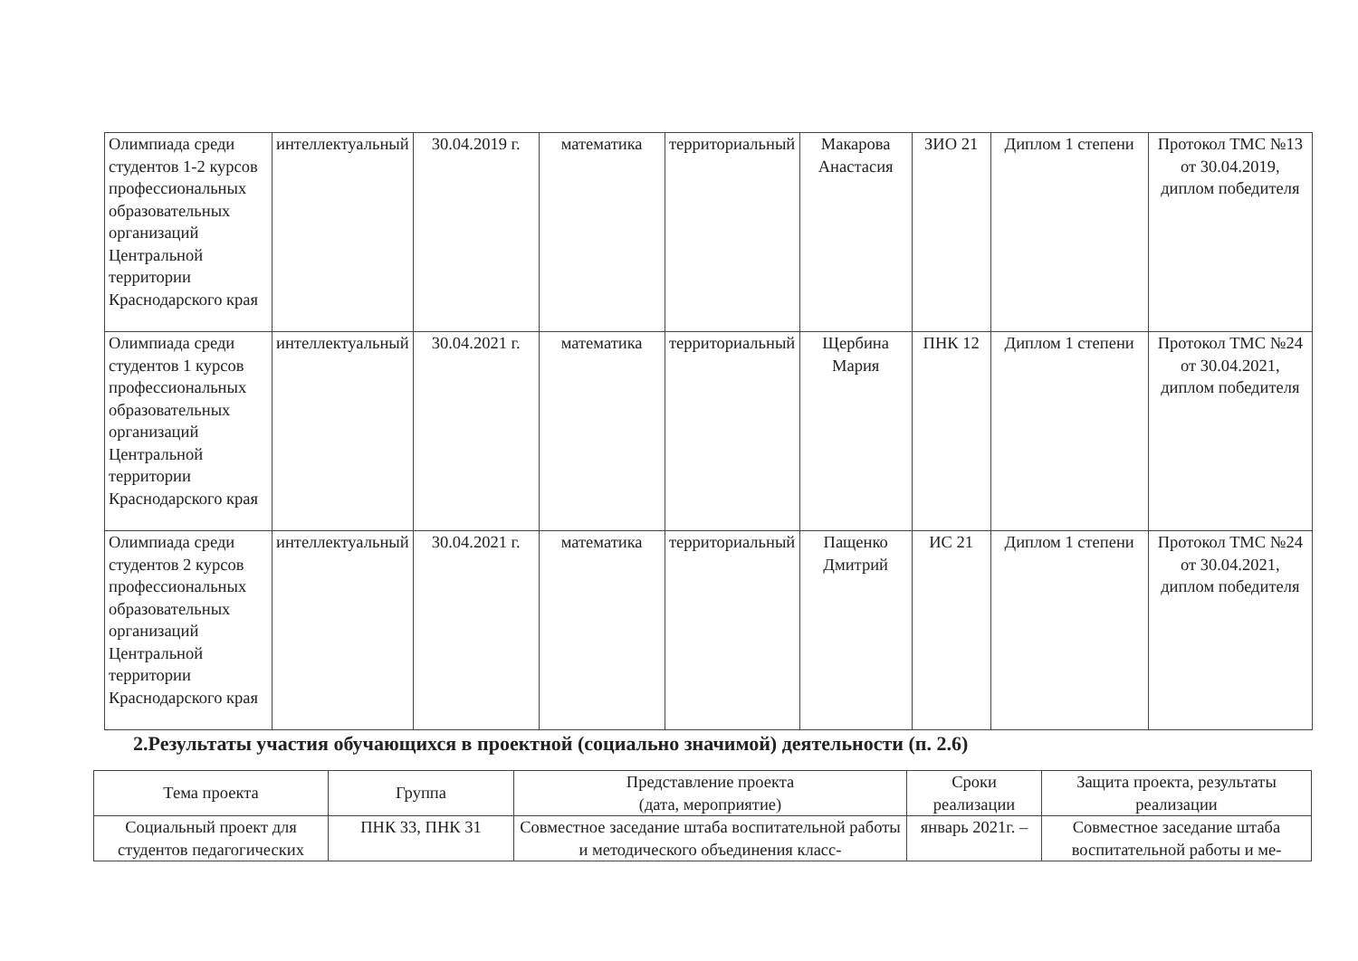| Олимпиада среди студентов 1-2 курсов профессиональных образовательных организаций Центральной территории Краснодарского края | интеллектуальный | 30.04.2019 г. | математика | территориальный | Макарова Анастасия | ЗИО 21 | Диплом 1 степени | Протокол ТМС №13 от 30.04.2019, диплом победителя |
| Олимпиада среди студентов 1 курсов профессиональных образовательных организаций Центральной территории Краснодарского края | интеллектуальный | 30.04.2021 г. | математика | территориальный | Щербина Мария | ПНК 12 | Диплом 1 степени | Протокол ТМС №24 от 30.04.2021, диплом победителя |
| Олимпиада среди студентов 2 курсов профессиональных образовательных организаций Центральной территории Краснодарского края | интеллектуальный | 30.04.2021 г. | математика | территориальный | Пащенко Дмитрий | ИС 21 | Диплом 1 степени | Протокол ТМС №24 от 30.04.2021, диплом победителя |
2.Результаты участия обучающихся в проектной (социально значимой) деятельности (п. 2.6)
| Тема проекта | Группа | Представление проекта (дата, мероприятие) | Сроки реализации | Защита проекта, результаты реализации |
| Социальный проект для студентов педагогических | ПНК 33, ПНК 31 | Совместное заседание штаба воспитательной работы и методического объединения класс- | январь 2021г. – | Совместное заседание штаба воспитательной работы и ме- |